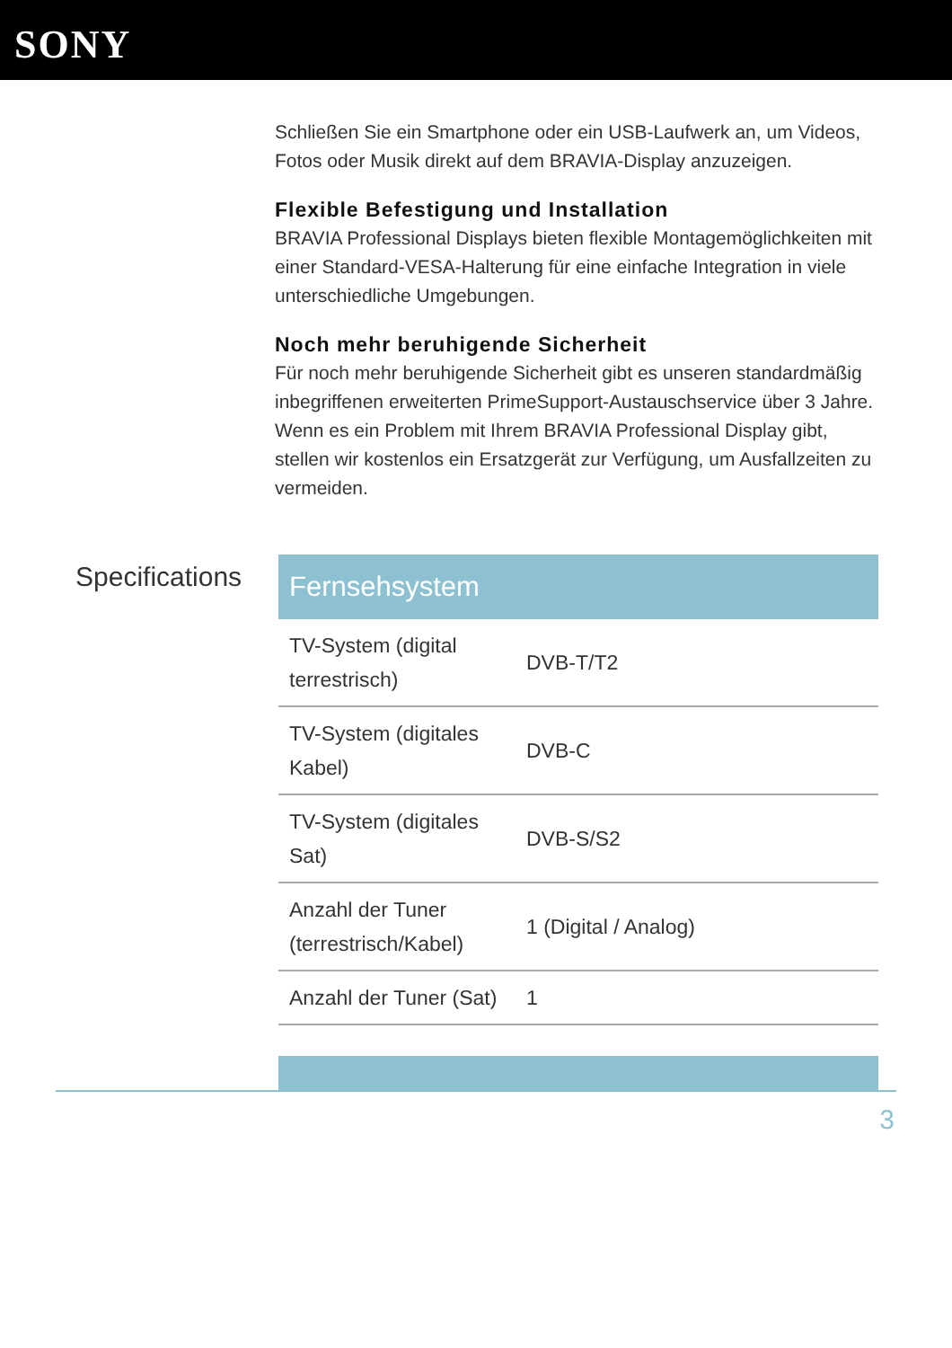SONY
Schließen Sie ein Smartphone oder ein USB-Laufwerk an, um Videos, Fotos oder Musik direkt auf dem BRAVIA-Display anzuzeigen.
Flexible Befestigung und Installation
BRAVIA Professional Displays bieten flexible Montagemöglichkeiten mit einer Standard-VESA-Halterung für eine einfache Integration in viele unterschiedliche Umgebungen.
Noch mehr beruhigende Sicherheit
Für noch mehr beruhigende Sicherheit gibt es unseren standardmäßig inbegriffenen erweiterten PrimeSupport-Austauschservice über 3 Jahre. Wenn es ein Problem mit Ihrem BRAVIA Professional Display gibt, stellen wir kostenlos ein Ersatzgerät zur Verfügung, um Ausfallzeiten zu vermeiden.
Specifications
| Fernsehsystem | |
| --- | --- |
| TV-System (digital terrestrisch) | DVB-T/T2 |
| TV-System (digitales Kabel) | DVB-C |
| TV-System (digitales Sat) | DVB-S/S2 |
| Anzahl der Tuner (terrestrisch/Kabel) | 1 (Digital / Analog) |
| Anzahl der Tuner (Sat) | 1 |
3